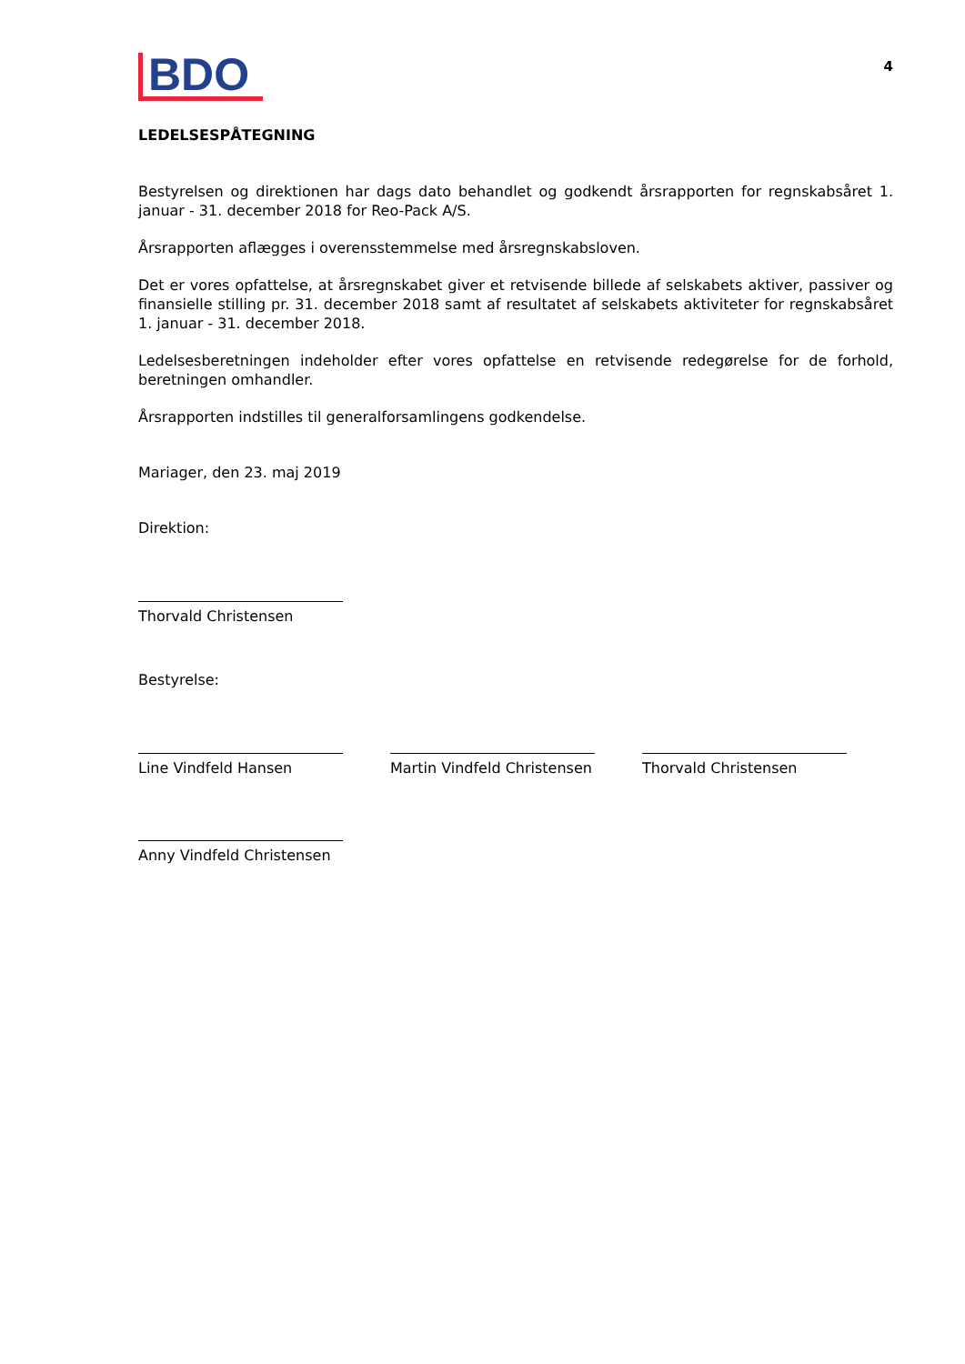BDO
4
LEDELSESPÅTEGNING
Bestyrelsen og direktionen har dags dato behandlet og godkendt årsrapporten for regnskabsåret 1. januar - 31. december 2018 for Reo-Pack A/S.
Årsrapporten aflægges i overensstemmelse med årsregnskabsloven.
Det er vores opfattelse, at årsregnskabet giver et retvisende billede af selskabets aktiver, passiver og finansielle stilling pr. 31. december 2018 samt af resultatet af selskabets aktiviteter for regnskabsåret 1. januar - 31. december 2018.
Ledelsesberetningen indeholder efter vores opfattelse en retvisende redegørelse for de forhold, beretningen omhandler.
Årsrapporten indstilles til generalforsamlingens godkendelse.
Mariager, den 23. maj 2019
Direktion:
Thorvald Christensen
Bestyrelse:
Line Vindfeld Hansen Martin Vindfeld Christensen
Thorvald Christensen
Anny Vindfeld Christensen